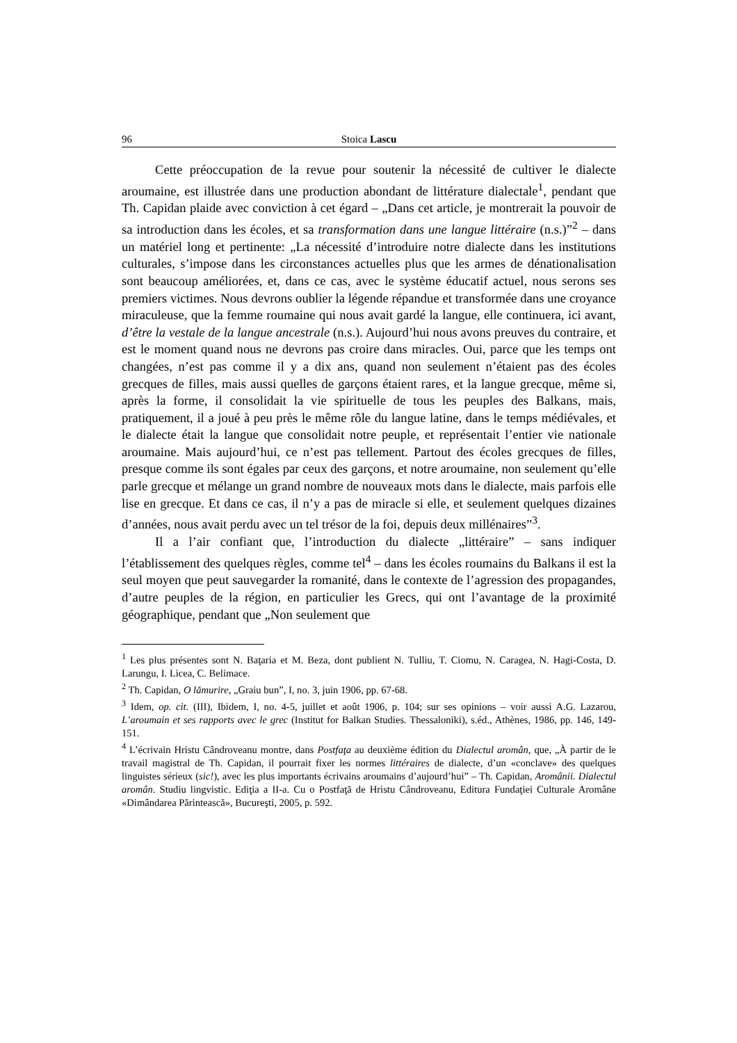96 Stoica Lascu
Cette préoccupation de la revue pour soutenir la nécessité de cultiver le dialecte aroumaine, est illustrée dans une production abondant de littérature dialectale<sup>1</sup>, pendant que Th. Capidan plaide avec conviction à cet égard – „Dans cet article, je montrerait la pouvoir de sa introduction dans les écoles, et sa transformation dans une langue littéraire (n.s.)”<sup>2</sup> – dans un matériel long et pertinente: „La nécessité d’introduire notre dialecte dans les institutions culturales, s’impose dans les circonstances actuelles plus que les armes de dénationalisation sont beaucoup améliorées, et, dans ce cas, avec le système éducatif actuel, nous serons ses premiers victimes. Nous devrons oublier la légende répandue et transformée dans une croyance miraculeuse, que la femme roumaine qui nous avait gardé la langue, elle continuera, ici avant, d’être la vestale de la langue ancestrale (n.s.). Aujourd’hui nous avons preuves du contraire, et est le moment quand nous ne devrons pas croire dans miracles. Oui, parce que les temps ont changées, n’est pas comme il y a dix ans, quand non seulement n’étaient pas des écoles grecques de filles, mais aussi quelles de garçons étaient rares, et la langue grecque, même si, après la forme, il consolidait la vie spirituelle de tous les peuples des Balkans, mais, pratiquement, il a joué à peu près le même rôle du langue latine, dans le temps médiévales, et le dialecte était la langue que consolidait notre peuple, et représentait l’entier vie nationale aroumaine. Mais aujourd’hui, ce n’est pas tellement. Partout des écoles grecques de filles, presque comme ils sont égales par ceux des garçons, et notre aroumaine, non seulement qu’elle parle grecque et mélange un grand nombre de nouveaux mots dans le dialecte, mais parfois elle lise en grecque. Et dans ce cas, il n’y a pas de miracle si elle, et seulement quelques dizaines d’années, nous avait perdu avec un tel trésor de la foi, depuis deux millénaires”<sup>3</sup>.
Il a l’air confiant que, l’introduction du dialecte „littéraire” – sans indiquer l’établissement des quelques règles, comme tel<sup>4</sup> – dans les écoles roumains du Balkans il est la seul moyen que peut sauvegarder la romanité, dans le contexte de l’agression des propagandes, d’autre peuples de la région, en particulier les Grecs, qui ont l’avantage de la proximité géographique, pendant que „Non seulement que
<sup>1</sup> Les plus présentes sont N. Baţaria et M. Beza, dont publient N. Tulliu, T. Ciomu, N. Caragea, N. Hagi-Costa, D. Larungu, I. Licea, C. Belimace.
<sup>2</sup> Th. Capidan, O lămurire, „Graiu bun”, I, no. 3, juin 1906, pp. 67-68.
<sup>3</sup> Idem, op. cit. (III), Ibidem, I, no. 4-5, juillet et août 1906, p. 104; sur ses opinions – voir aussi A.G. Lazarou, L’aroumain et ses rapports avec le grec (Institut for Balkan Studies. Thessaloniki), s.éd., Athènes, 1986, pp. 146, 149-151.
<sup>4</sup> L’écrivain Hristu Cândroveanu montre, dans Postfaţa au deuxième édition du Dialectul aromân, que, „À partir de le travail magistral de Th. Capidan, il pourrait fixer les normes littéraires de dialecte, d’un «conclave» des quelques linguistes sérieux (sic!), avec les plus importants écrivains aroumains d’aujourd’hui” – Th. Capidan, Aromânii. Dialectul aromân. Studiu lingvistic. Ediţia a II-a. Cu o Postfaţă de Hristu Cândroveanu, Editura Fundaţiei Culturale Aromâne «Dimândarea Părintească», Bucureşti, 2005, p. 592.